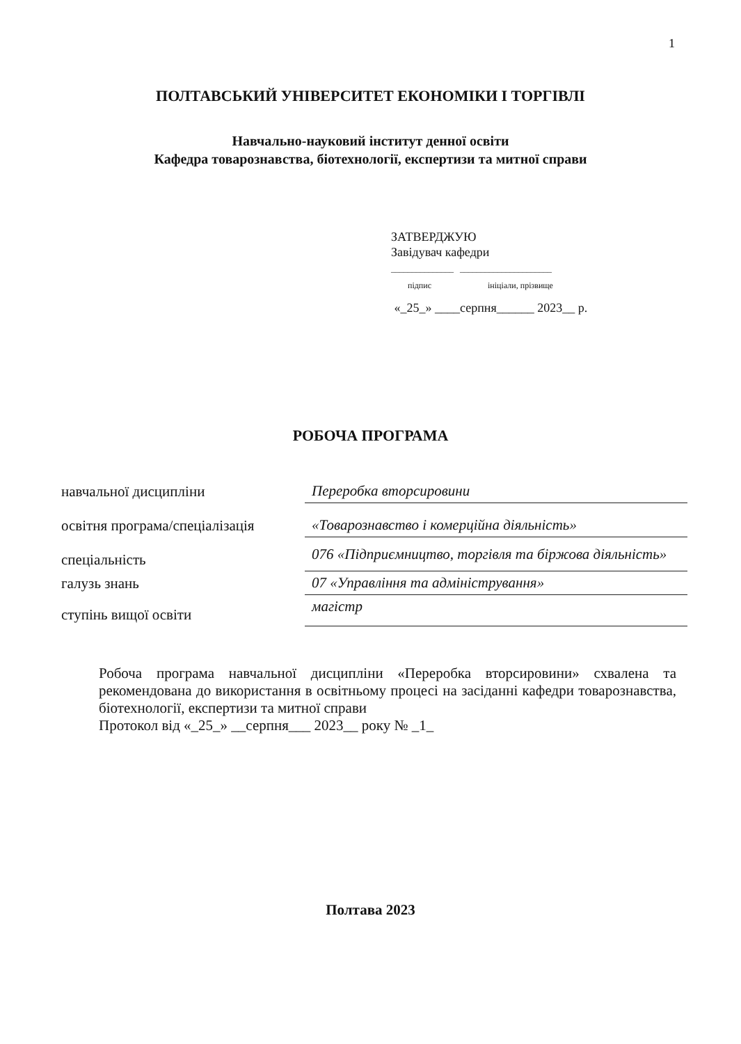1
ПОЛТАВСЬКИЙ УНІВЕРСИТЕТ ЕКОНОМІКИ І ТОРГІВЛІ
Навчально-науковий інститут денної освіти
Кафедра товарознавства, біотехнології, експертизи та митної справи
ЗАТВЕРДЖУЮ
Завідувач кафедри
_______________ ______________________
підпис ініціали, прізвище
«_25_» ____серпня______ 2023__ р.
РОБОЧА ПРОГРАМА
| навчальної дисципліни | Переробка вторсировини |
| освітня програма/спеціалізація | «Товарознавство і комерційна діяльність» |
| спеціальність | 076 «Підприємництво, торгівля та біржова діяльність» |
| галузь знань | 07 «Управління та адміністрування» |
| ступінь вищої освіти | магістр |
Робоча програма навчальної дисципліни «Переробка вторсировини» схвалена та рекомендована до використання в освітньому процесі на засіданні кафедри товарознавства, біотехнології, експертизи та митної справи
Протокол від «_25_» __серпня___ 2023__ року № _1_
Полтава 2023